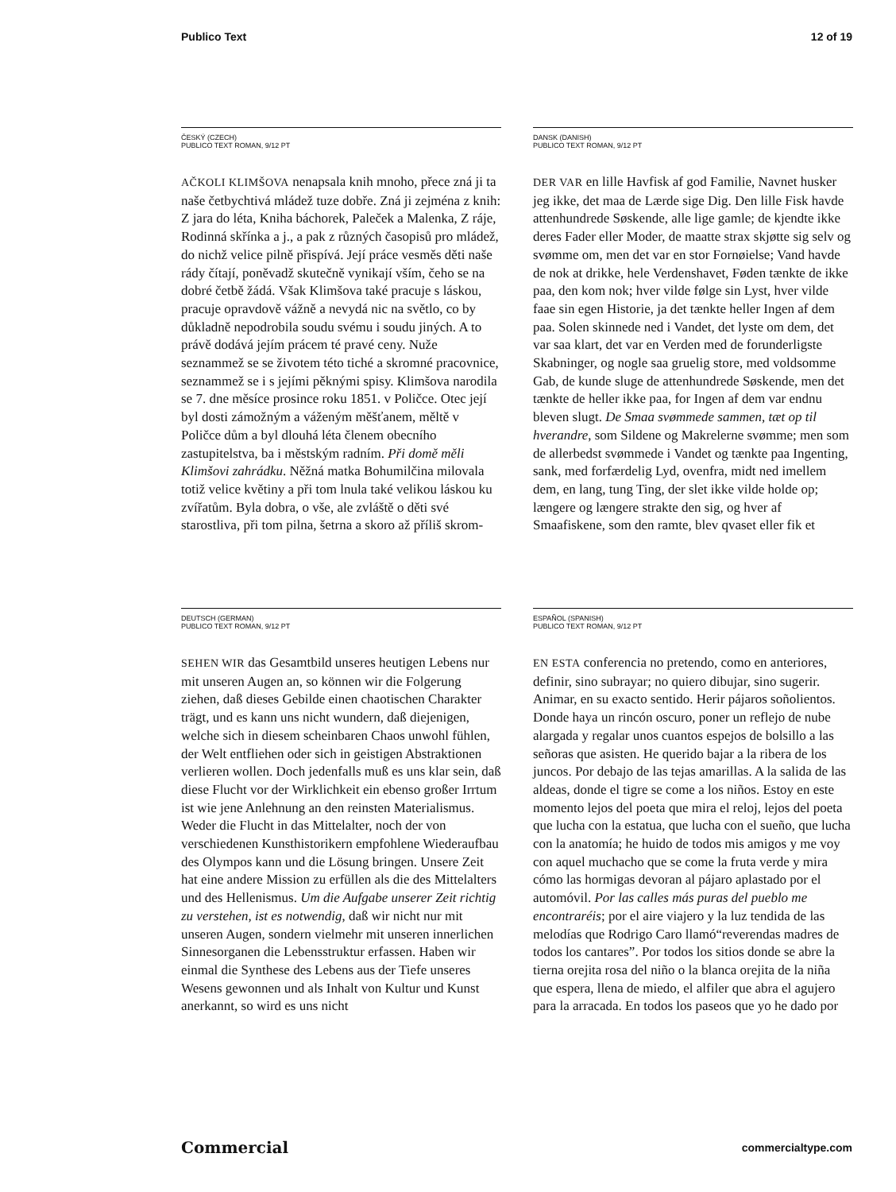Publico Text 12 of 19
ČESKÝ (CZECH)
PUBLICO TEXT ROMAN, 9/12 PT
AČKOLI KLIMŠOVA nenapsala knih mnoho, přece zná ji ta naše četbychtivá mládež tuze dobře. Zná ji zejména z knih: Z jara do léta, Kniha báchorek, Paleček a Malenka, Z ráje, Rodinná skřínka a j., a pak z různých časopisů pro mládež, do nichž velice pilně přispívá. Její práce vesměs děti naše rády čítají, poněvadž skutečně vynikají vším, čeho se na dobré četbě žádá. Však Klimšova také pracuje s láskou, pracuje opravdově vážně a nevydá nic na světlo, co by důkladně nepodrobila soudu svému i soudu jiných. A to právě dodává jejím prácem té pravé ceny. Nuže seznammež se se životem této tiché a skromné pracovnice, seznammež se i s jejími pěknými spisy. Klimšova narodila se 7. dne měsíce prosince roku 1851. v Poličce. Otec její byl dosti zámožným a váženým měšťanem, měltě v Poličce dům a byl dlouhá léta členem obecního zastupitelstva, ba i městským radním. Při domě měli Klimšovi zahrádku. Něžná matka Bohumilčina milovala totiž velice květiny a při tom lnula také velikou láskou ku zvířatům. Byla dobra, o vše, ale zvláště o děti své starostliva, při tom pilna, šetrna a skoro až příliš skrom-
DANSK (DANISH)
PUBLICO TEXT ROMAN, 9/12 PT
DER VAR en lille Havfisk af god Familie, Navnet husker jeg ikke, det maa de Lærde sige Dig. Den lille Fisk havde attenhundrede Søskende, alle lige gamle; de kjendte ikke deres Fader eller Moder, de maatte strax skjøtte sig selv og svømme om, men det var en stor Fornøielse; Vand havde de nok at drikke, hele Verdenshavet, Føden tænkte de ikke paa, den kom nok; hver vilde følge sin Lyst, hver vilde faae sin egen Historie, ja det tænkte heller Ingen af dem paa. Solen skinnede ned i Vandet, det lyste om dem, det var saa klart, det var en Verden med de forunderligste Skabninger, og nogle saa gruelig store, med voldsomme Gab, de kunde sluge de attenhundrede Søskende, men det tænkte de heller ikke paa, for Ingen af dem var endnu bleven slugt. De Smaa svømmede sammen, tæt op til hverandre, som Sildene og Makrelerne svømme; men som de allerbedst svømmede i Vandet og tænkte paa Ingenting, sank, med forfærdelig Lyd, ovenfra, midt ned imellem dem, en lang, tung Ting, der slet ikke vilde holde op; længere og længere strakte den sig, og hver af Smaafiskene, som den ramte, blev qvaset eller fik et
DEUTSCH (GERMAN)
PUBLICO TEXT ROMAN, 9/12 PT
SEHEN WIR das Gesamtbild unseres heutigen Lebens nur mit unseren Augen an, so können wir die Folgerung ziehen, daß dieses Gebilde einen chaotischen Charakter trägt, und es kann uns nicht wundern, daß diejenigen, welche sich in diesem scheinbaren Chaos unwohl fühlen, der Welt entfliehen oder sich in geistigen Abstraktionen verlieren wollen. Doch jedenfalls muß es uns klar sein, daß diese Flucht vor der Wirklichkeit ein ebenso großer Irrtum ist wie jene Anlehnung an den reinsten Materialismus. Weder die Flucht in das Mittelalter, noch der von verschiedenen Kunsthistorikern empfohlene Wiederaufbau des Olympos kann und die Lösung bringen. Unsere Zeit hat eine andere Mission zu erfüllen als die des Mittelalters und des Hellenismus. Um die Aufgabe unserer Zeit richtig zu verstehen, ist es notwendig, daß wir nicht nur mit unseren Augen, sondern vielmehr mit unseren innerlichen Sinnesorganen die Lebensstruktur erfassen. Haben wir einmal die Synthese des Lebens aus der Tiefe unseres Wesens gewonnen und als Inhalt von Kultur und Kunst anerkannt, so wird es uns nicht
ESPAÑOL (SPANISH)
PUBLICO TEXT ROMAN, 9/12 PT
EN ESTA conferencia no pretendo, como en anteriores, definir, sino subrayar; no quiero dibujar, sino sugerir. Animar, en su exacto sentido. Herir pájaros soñolientos. Donde haya un rincón oscuro, poner un reflejo de nube alargada y regalar unos cuantos espejos de bolsillo a las señoras que asisten. He querido bajar a la ribera de los juncos. Por debajo de las tejas amarillas. A la salida de las aldeas, donde el tigre se come a los niños. Estoy en este momento lejos del poeta que mira el reloj, lejos del poeta que lucha con la estatua, que lucha con el sueño, que lucha con la anatomía; he huido de todos mis amigos y me voy con aquel muchacho que se come la fruta verde y mira cómo las hormigas devoran al pájaro aplastado por el automóvil. Por las calles más puras del pueblo me encontraréis; por el aire viajero y la luz tendida de las melodías que Rodrigo Caro llamó“reverendas madres de todos los cantares”. Por todos los sitios donde se abre la tierna orejita rosa del niño o la blanca orejita de la niña que espera, llena de miedo, el alfiler que abra el agujero para la arracada. En todos los paseos que yo he dado por
Commercial commercialtype.com